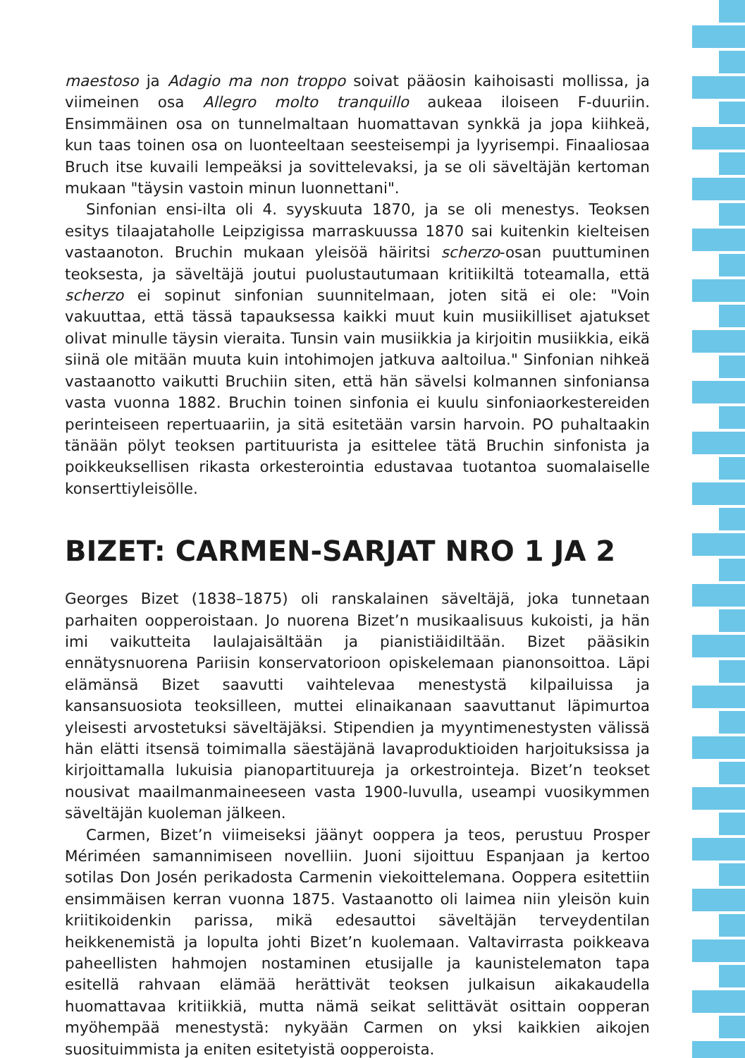maestoso ja Adagio ma non troppo soivat pääosin kaihoisasti mollissa, ja viimeinen osa Allegro molto tranquillo aukeaa iloiseen F-duuriin. Ensimmäinen osa on tunnelmaltaan huomattavan synkkä ja jopa kiihkeä, kun taas toinen osa on luonteeltaan seesteisempi ja lyyrisempi. Finaaliosaa Bruch itse kuvaili lempeäksi ja sovittelevaksi, ja se oli säveltäjän kertoman mukaan "täysin vastoin minun luonnettani".
Sinfonian ensi-ilta oli 4. syyskuuta 1870, ja se oli menestys. Teoksen esitys tilaajataholle Leipzigissa marraskuussa 1870 sai kuitenkin kielteisen vastaanoton. Bruchin mukaan yleisöä häiritsi scherzo-osan puuttuminen teoksesta, ja säveltäjä joutui puolustautumaan kritiikiltä toteamalla, että scherzo ei sopinut sinfonian suunnitelmaan, joten sitä ei ole: "Voin vakuuttaa, että tässä tapauksessa kaikki muut kuin musiikilliset ajatukset olivat minulle täysin vieraita. Tunsin vain musiikkia ja kirjoitin musiikkia, eikä siinä ole mitään muuta kuin intohimojen jatkuva aaltoilua." Sinfonian nihkeä vastaanotto vaikutti Bruchiin siten, että hän sävelsi kolmannen sinfoniansa vasta vuonna 1882. Bruchin toinen sinfonia ei kuulu sinfoniaorkestereiden perinteiseen repertuaariin, ja sitä esitetään varsin harvoin. PO puhaltaakin tänään pölyt teoksen partituurista ja esittelee tätä Bruchin sinfonista ja poikkeuksellisen rikasta orkesterointia edustavaa tuotantoa suomalaiselle konserttiyleisölle.
BIZET: CARMEN-SARJAT NRO 1 JA 2
Georges Bizet (1838–1875) oli ranskalainen säveltäjä, joka tunnetaan parhaiten oopperoistaan. Jo nuorena Bizet’n musikaalisuus kukoisti, ja hän imi vaikutteita laulajaisältään ja pianistiäidiltään. Bizet pääsikin ennätysnuorena Pariisin konservatorioon opiskelemaan pianonsoittoa. Läpi elämänsä Bizet saavutti vaihtelevaa menestystä kilpailuissa ja kansansuosiota teoksilleen, muttei elinaikanaan saavuttanut läpimurtoa yleisesti arvostetuksi säveltäjäksi. Stipendien ja myyntimenestysten välissä hän elätti itsensä toimimalla säestäjänä lavaproduktioiden harjoituksissa ja kirjoittamalla lukuisia pianopartituureja ja orkestrointeja. Bizet’n teokset nousivat maailmanmaineeseen vasta 1900-luvulla, useampi vuosikymmen säveltäjän kuoleman jälkeen.
Carmen, Bizet’n viimeiseksi jäänyt ooppera ja teos, perustuu Prosper Mériméen samannimiseen novelliin. Juoni sijoittuu Espanjaan ja kertoo sotilas Don Josén perikadosta Carmenin viekoittelemana. Ooppera esitettiin ensimmäisen kerran vuonna 1875. Vastaanotto oli laimea niin yleisön kuin kriitikoidenkin parissa, mikä edesauttoi säveltäjän terveydentilan heikkenemistä ja lopulta johti Bizet’n kuolemaan. Valtavirrasta poikkeava paheellisten hahmojen nostaminen etusijalle ja kaunistelematon tapa esitellä rahvaan elämää herättivät teoksen julkaisun aikakaudella huomattavaa kritiikkiä, mutta nämä seikat selittävät osittain oopperan myöhempää menestystä: nykyään Carmen on yksi kaikkien aikojen suosituimmista ja eniten esitetyistä oopperoista.